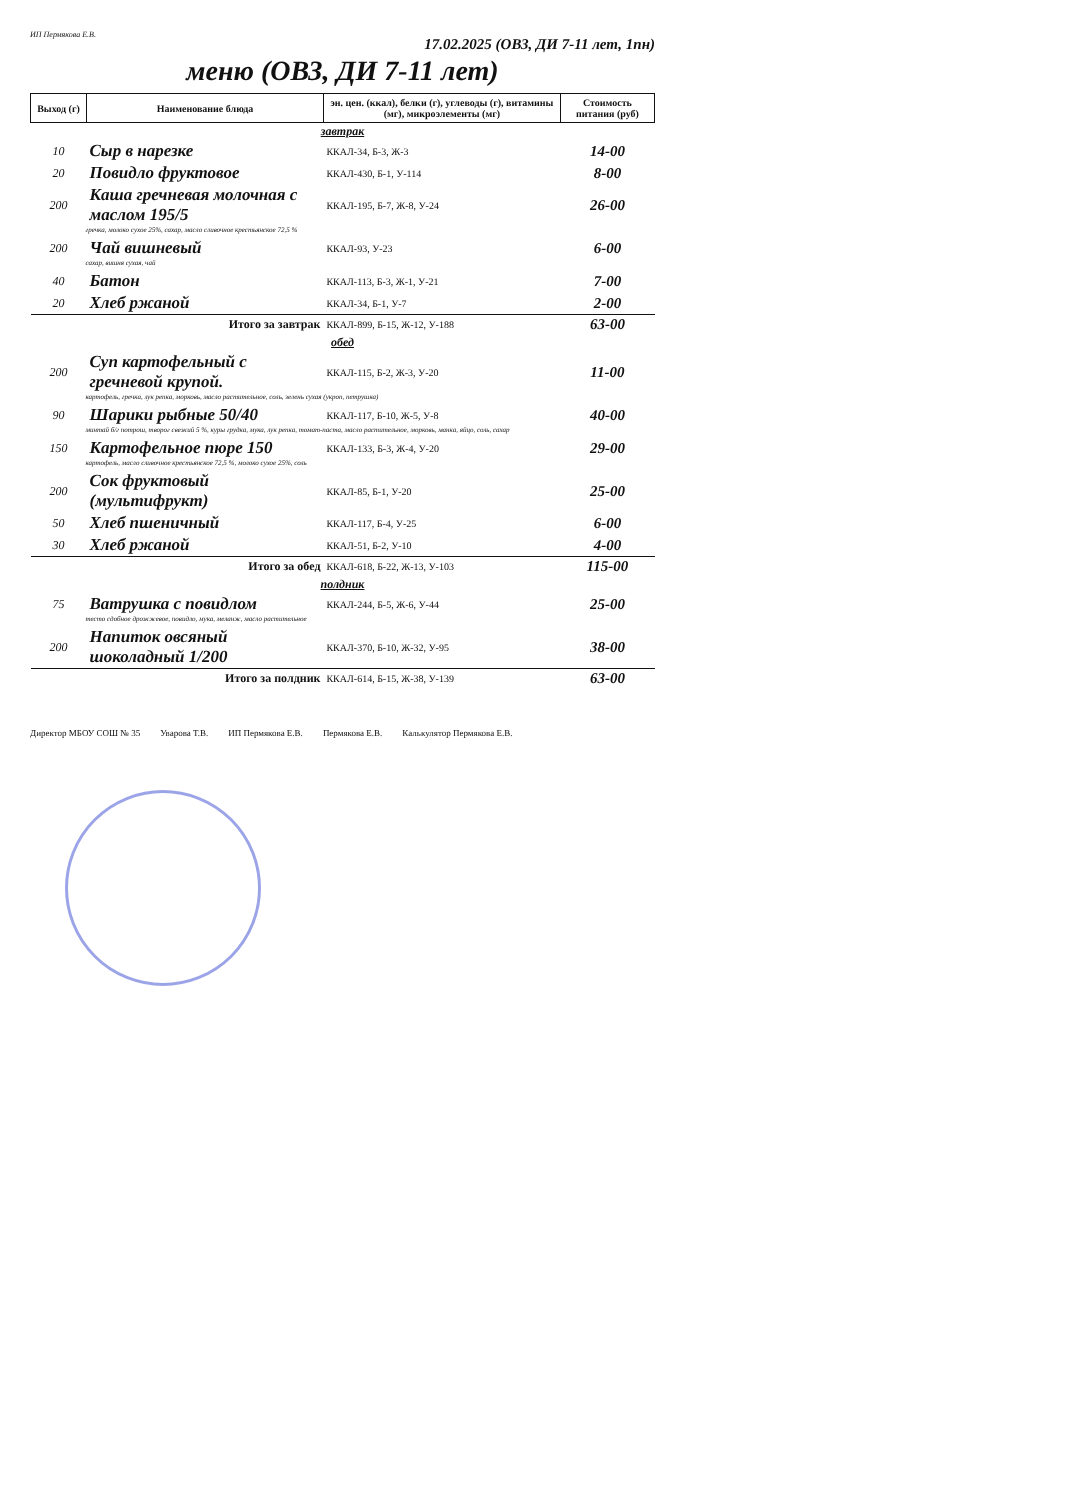ИП Пермякова Е.В. 17.02.2025 (ОВЗ, ДИ 7-11 лет, 1пн)
меню (ОВЗ, ДИ 7-11 лет)
| Выход (г) | Наименование блюда | эн. цен. (ккал), белки (г), углеводы (г), витамины (мг), микроэлементы (мг) | Стоимость питания (руб) |
| --- | --- | --- | --- |
| завтрак | | | |
| 10 | Сыр в нарезке | ККАЛ-34, Б-3, Ж-3 | 14-00 |
| 20 | Повидло фруктовое | ККАЛ-430, Б-1, У-114 | 8-00 |
| 200 | Каша гречневая молочная с маслом 195/5 | ККАЛ-195, Б-7, Ж-8, У-24 | 26-00 |
| гречка, молоко сухое 25%, сахар, масло сливочное крестьянское 72,5 % | | | |
| 200 | Чай вишневый | ККАЛ-93, У-23 | 6-00 |
| сахар, вишня сухая, чай | | | |
| 40 | Батон | ККАЛ-113, Б-3, Ж-1, У-21 | 7-00 |
| 20 | Хлеб ржаной | ККАЛ-34, Б-1, У-7 | 2-00 |
| Итого за завтрак | | ККАЛ-899, Б-15, Ж-12, У-188 | 63-00 |
| обед | | | |
| 200 | Суп картофельный с гречневой крупой. | ККАЛ-115, Б-2, Ж-3, У-20 | 11-00 |
| картофель, гречка, лук репка, морковь, масло растительное, соль, зелень сухая (укроп, петрушка) | | | |
| 90 | Шарики рыбные 50/40 | ККАЛ-117, Б-10, Ж-5, У-8 | 40-00 |
| минтай б/г потрош, творог свежий 5 %, куры грудка, мука, лук репка, томат-паста, масло растительное, морковь, манка, яйцо, соль, сахар | | | |
| 150 | Картофельное пюре 150 | ККАЛ-133, Б-3, Ж-4, У-20 | 29-00 |
| картофель, масло сливочное крестьянское 72,5 %, молоко сухое 25%, соль | | | |
| 200 | Сок фруктовый (мультифрукт) | ККАЛ-85, Б-1, У-20 | 25-00 |
| 50 | Хлеб пшеничный | ККАЛ-117, Б-4, У-25 | 6-00 |
| 30 | Хлеб ржаной | ККАЛ-51, Б-2, У-10 | 4-00 |
| Итого за обед | | ККАЛ-618, Б-22, Ж-13, У-103 | 115-00 |
| полдник | | | |
| 75 | Ватрушка с повидлом | ККАЛ-244, Б-5, Ж-6, У-44 | 25-00 |
| тесто сдобное дрожжевое, повидло, мука, меланж, масло растительное | | | |
| 200 | Напиток овсяный шоколадный 1/200 | ККАЛ-370, Б-10, Ж-32, У-95 | 38-00 |
| Итого за полдник | | ККАЛ-614, Б-15, Ж-38, У-139 | 63-00 |
Директор МБОУ СОШ № 35 Уварова Т.В. ИП Пермякова Е.В. Пермякова Е.В. Калькулятор Пермякова Е.В.